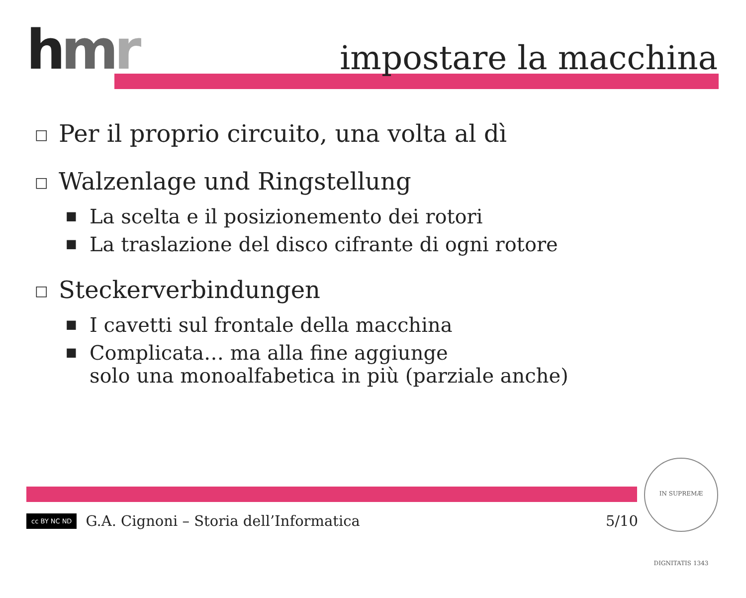hmr impostare la macchina
□ Per il proprio circuito, una volta al dì
□ Walzenlage und Ringstellung
■ La scelta e il posizionemento dei rotori
■ La traslazione del disco cifrante di ogni rotore
□ Steckerverbindungen
■ I cavetti sul frontale della macchina
■ Complicata… ma alla fine aggiunge
solo una monoalfabetica in più (parziale anche)
cc BY NC ND G.A. Cignoni – Storia dell’Informatica 5/10
IN SUPREMÆ DIGNITATIS 1343